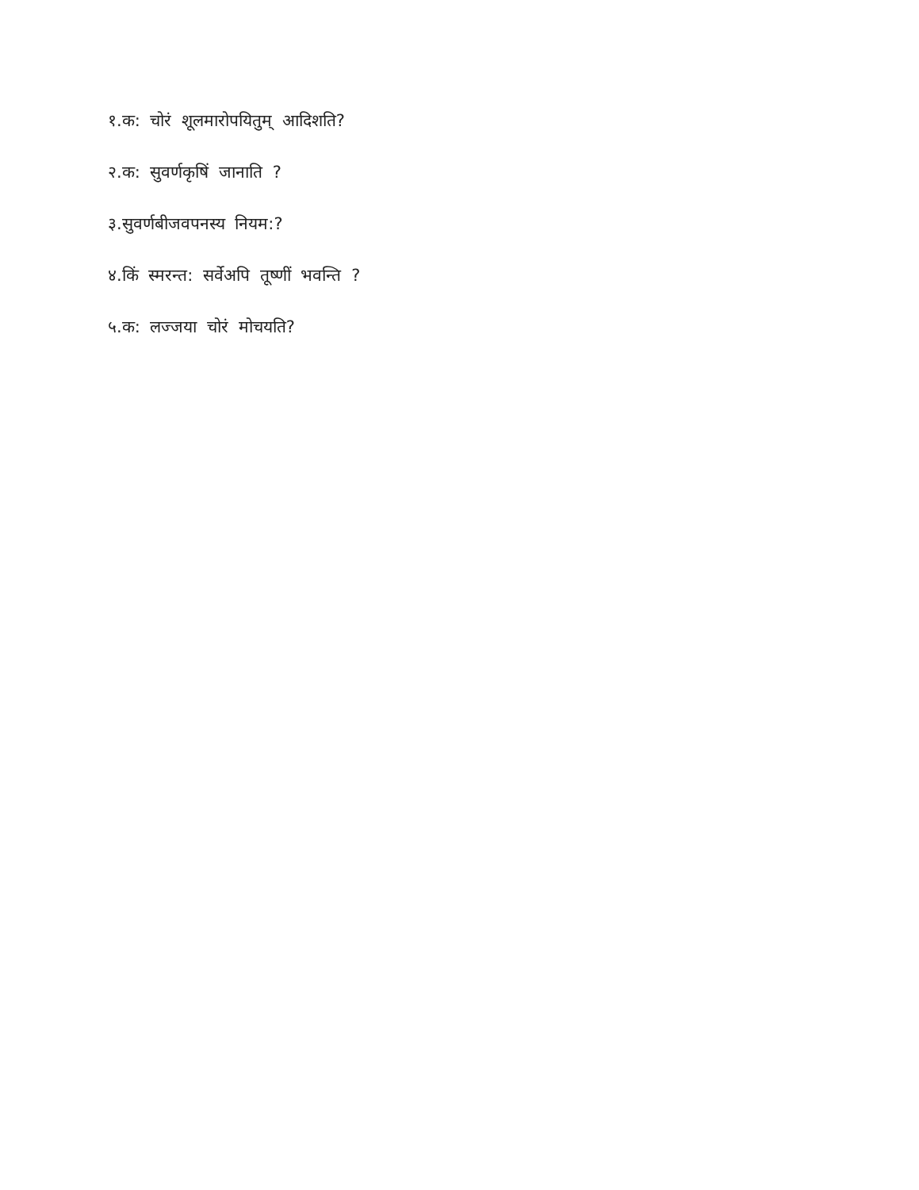१.क: चोरं शूलमारोपयितुम् आदिशति?
२.क: सुवर्णकृषिं जानाति ?
३.सुवर्णबीजवपनस्य नियम:?
४.किं स्मरन्त: सर्वेअपि तूष्णीं भवन्ति ?
५.क: लज्जया चोरं मोचयति?